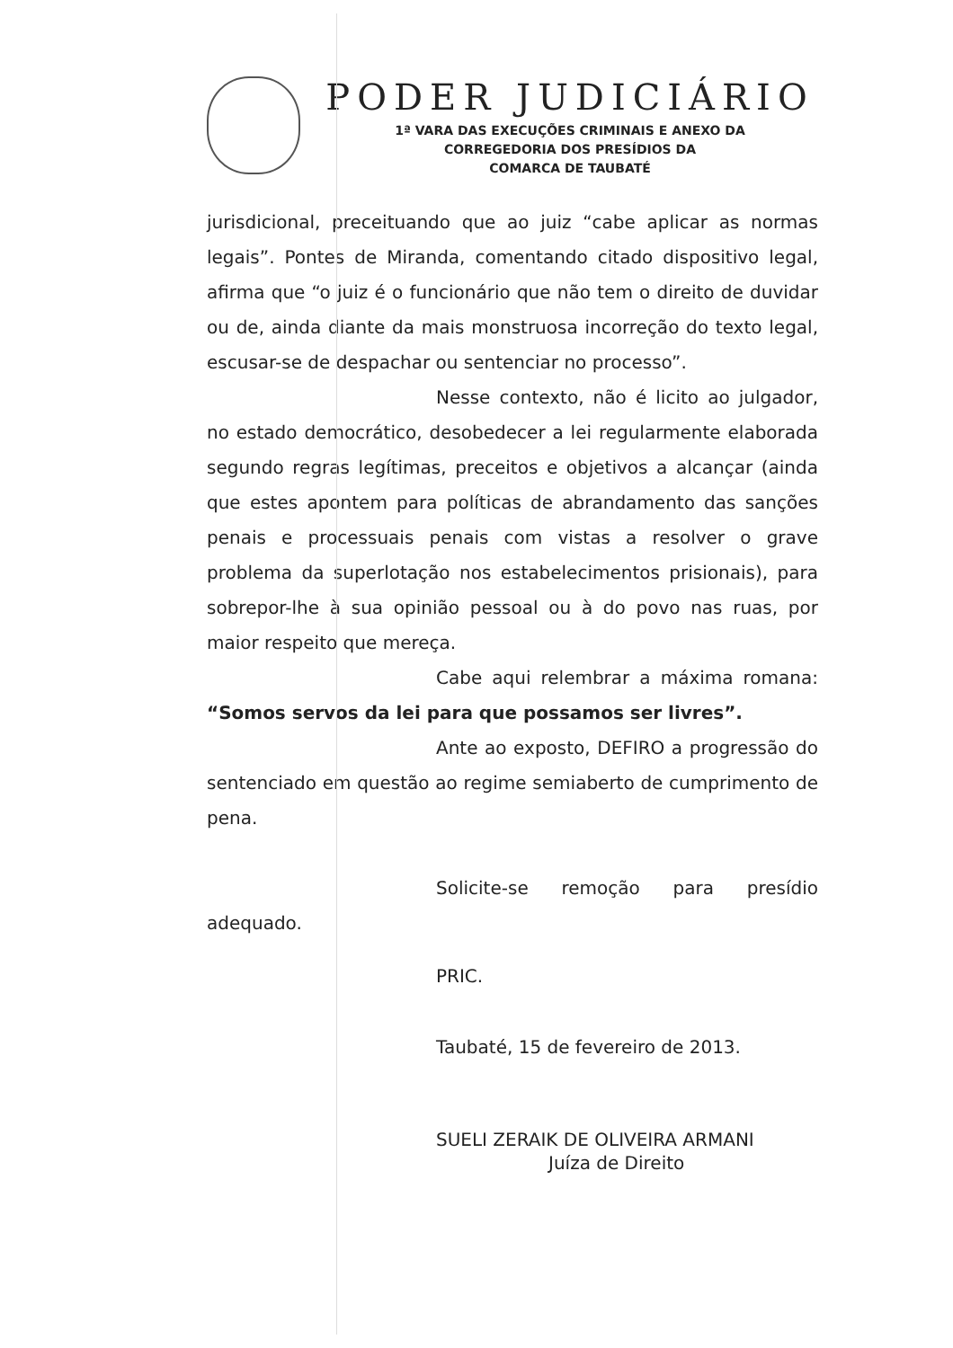PODER JUDICIÁRIO
1ª VARA DAS EXECUÇÕES CRIMINAIS E ANEXO DA
CORREGEDORIA DOS PRESÍDIOS DA
COMARCA DE TAUBATÉ
jurisdicional, preceituando que ao juiz “cabe aplicar as normas legais”. Pontes de Miranda, comentando citado dispositivo legal, afirma que “o juiz é o funcionário que não tem o direito de duvidar ou de, ainda diante da mais monstruosa incorreção do texto legal, escusar-se de despachar ou sentenciar no processo”.
Nesse contexto, não é licito ao julgador, no estado democrático, desobedecer a lei regularmente elaborada segundo regras legítimas, preceitos e objetivos a alcançar (ainda que estes apontem para políticas de abrandamento das sanções penais e processuais penais com vistas a resolver o grave problema da superlotação nos estabelecimentos prisionais), para sobrepor-lhe à sua opinião pessoal ou à do povo nas ruas, por maior respeito que mereça.
Cabe aqui relembrar a máxima romana: “Somos servos da lei para que possamos ser livres”.
Ante ao exposto, DEFIRO a progressão do sentenciado em questão ao regime semiaberto de cumprimento de pena.
Solicite-se remoção para presídio adequado.
PRIC.
Taubaté, 15 de fevereiro de 2013.
SUELI ZERAIK DE OLIVEIRA ARMANI
Juíza de Direito